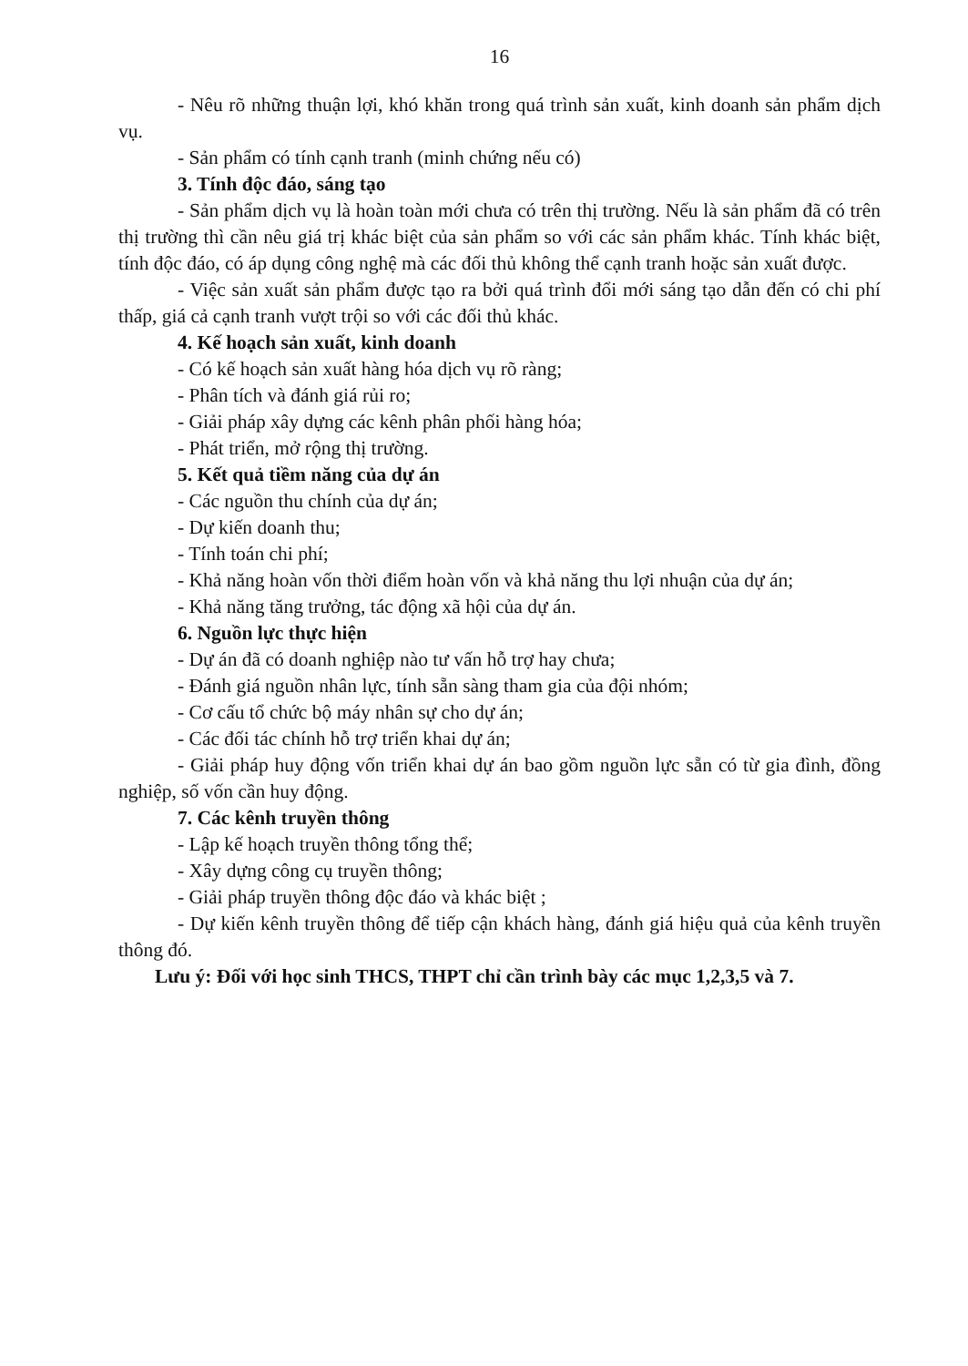16
- Nêu rõ những thuận lợi, khó khăn trong quá trình sản xuất, kinh doanh sản phẩm dịch vụ.
- Sản phẩm có tính cạnh tranh (minh chứng nếu có)
3. Tính độc đáo, sáng tạo
- Sản phẩm dịch vụ là hoàn toàn mới chưa có trên thị trường. Nếu là sản phẩm đã có trên thị trường thì cần nêu giá trị khác biệt của sản phẩm so với các sản phẩm khác. Tính khác biệt, tính độc đáo, có áp dụng công nghệ mà các đối thủ không thể cạnh tranh hoặc sản xuất được.
- Việc sản xuất sản phẩm được tạo ra bởi quá trình đổi mới sáng tạo dẫn đến có chi phí thấp, giá cả cạnh tranh vượt trội so với các đối thủ khác.
4. Kế hoạch sản xuất, kinh doanh
- Có kế hoạch sản xuất hàng hóa dịch vụ rõ ràng;
- Phân tích và đánh giá rủi ro;
- Giải pháp xây dựng các kênh phân phối hàng hóa;
- Phát triển, mở rộng thị trường.
5. Kết quả tiềm năng của dự án
- Các nguồn thu chính của dự án;
- Dự kiến doanh thu;
- Tính toán chi phí;
- Khả năng hoàn vốn thời điểm hoàn vốn và khả năng thu lợi nhuận của dự án;
- Khả năng tăng trưởng, tác động xã hội của dự án.
6. Nguồn lực thực hiện
- Dự án đã có doanh nghiệp nào tư vấn hỗ trợ hay chưa;
- Đánh giá nguồn nhân lực, tính sẵn sàng tham gia của đội nhóm;
- Cơ cấu tổ chức bộ máy nhân sự cho dự án;
- Các đối tác chính hỗ trợ triển khai dự án;
- Giải pháp huy động vốn triển khai dự án bao gồm nguồn lực sẵn có từ gia đình, đồng nghiệp, số vốn cần huy động.
7. Các kênh truyền thông
- Lập kế hoạch truyền thông tổng thể;
- Xây dựng công cụ truyền thông;
- Giải pháp truyền thông độc đáo và khác biệt ;
- Dự kiến kênh truyền thông để tiếp cận khách hàng, đánh giá hiệu quả của kênh truyền thông đó.
Lưu ý: Đối với học sinh THCS, THPT chỉ cần trình bày các mục 1,2,3,5 và 7.